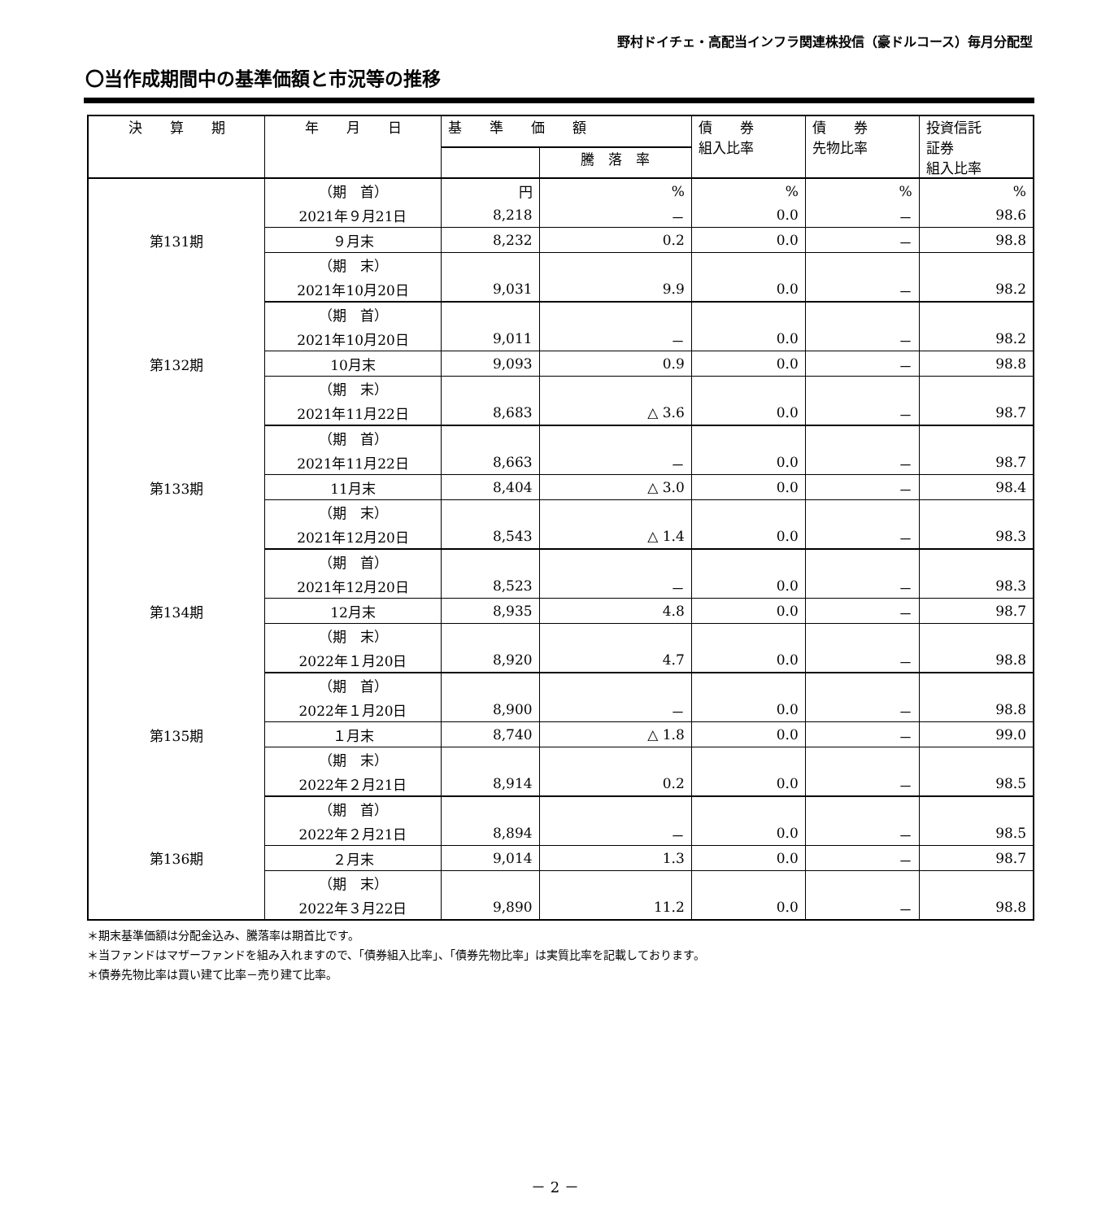野村ドイチェ・高配当インフラ関連株投信（豪ドルコース）毎月分配型
〇当作成期間中の基準価額と市況等の推移
| 決 算 期 | 年 月 日 | 基 準 価 額 | | 債 券 組入比率 | 債 券 先物比率 | 投資信託 証券 組入比率 |
| --- | --- | --- | --- | --- | --- | --- |
| | | | 騰 落 率 | | | |
| 第131期 | （期 首） | 円 | % | % | % | % |
| | 2021年９月21日 | 8,218 | － | 0.0 | － | 98.6 |
| | ９月末 | 8,232 | 0.2 | 0.0 | － | 98.8 |
| | （期 末） | | | | | |
| | 2021年10月20日 | 9,031 | 9.9 | 0.0 | － | 98.2 |
| 第132期 | （期 首） | | | | | |
| | 2021年10月20日 | 9,011 | － | 0.0 | － | 98.2 |
| | 10月末 | 9,093 | 0.9 | 0.0 | － | 98.8 |
| | （期 末） | | | | | |
| | 2021年11月22日 | 8,683 | △ 3.6 | 0.0 | － | 98.7 |
| 第133期 | （期 首） | | | | | |
| | 2021年11月22日 | 8,663 | － | 0.0 | － | 98.7 |
| | 11月末 | 8,404 | △ 3.0 | 0.0 | － | 98.4 |
| | （期 末） | | | | | |
| | 2021年12月20日 | 8,543 | △ 1.4 | 0.0 | － | 98.3 |
| 第134期 | （期 首） | | | | | |
| | 2021年12月20日 | 8,523 | － | 0.0 | － | 98.3 |
| | 12月末 | 8,935 | 4.8 | 0.0 | － | 98.7 |
| | （期 末） | | | | | |
| | 2022年１月20日 | 8,920 | 4.7 | 0.0 | － | 98.8 |
| 第135期 | （期 首） | | | | | |
| | 2022年１月20日 | 8,900 | － | 0.0 | － | 98.8 |
| | １月末 | 8,740 | △ 1.8 | 0.0 | － | 99.0 |
| | （期 末） | | | | | |
| | 2022年２月21日 | 8,914 | 0.2 | 0.0 | － | 98.5 |
| 第136期 | （期 首） | | | | | |
| | 2022年２月21日 | 8,894 | － | 0.0 | － | 98.5 |
| | ２月末 | 9,014 | 1.3 | 0.0 | － | 98.7 |
| | （期 末） | | | | | |
| | 2022年３月22日 | 9,890 | 11.2 | 0.0 | － | 98.8 |
＊期末基準価額は分配金込み、騰落率は期首比です。
＊当ファンドはマザーファンドを組み入れますので、「債券組入比率」、「債券先物比率」は実質比率を記載しております。
＊債券先物比率は買い建て比率－売り建て比率。
－ 2 －